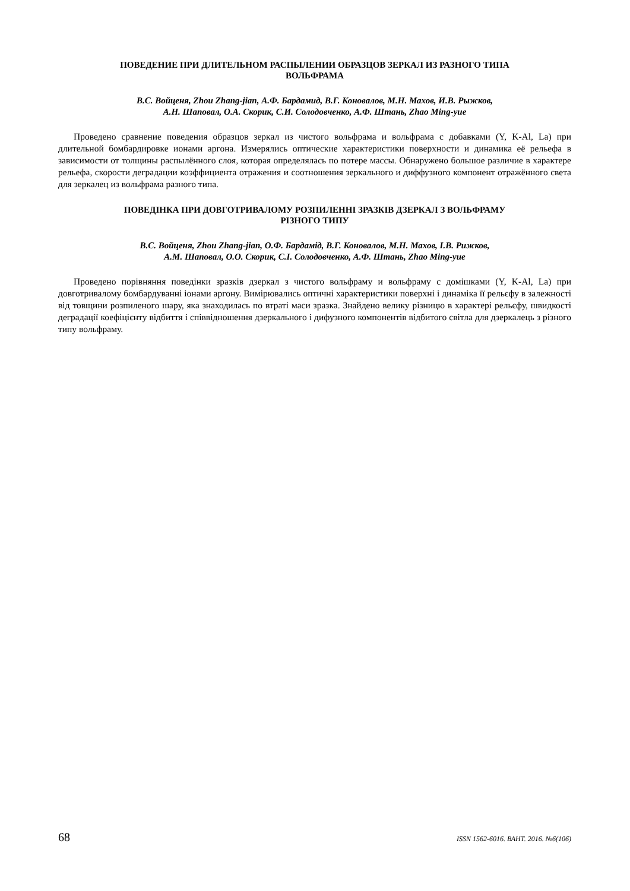ПОВЕДЕНИЕ ПРИ ДЛИТЕЛЬНОМ РАСПЫЛЕНИИ ОБРАЗЦОВ ЗЕРКАЛ ИЗ РАЗНОГО ТИПА
ВОЛЬФРАМА
В.С. Войценя, Zhou Zhang-jian, А.Ф. Бардамид, В.Г. Коновалов, М.Н. Махов, И.В. Рыжков,
А.Н. Шаповал, О.А. Скорик, С.И. Солодовченко, А.Ф. Штань, Zhao Ming-yue
Проведено сравнение поведения образцов зеркал из чистого вольфрама и вольфрама с добавками (Y, K-Al, La) при длительной бомбардировке ионами аргона. Измерялись оптические характеристики поверхности и динамика её рельефа в зависимости от толщины распылённого слоя, которая определялась по потере массы. Обнаружено большое различие в характере рельефа, скорости деградации коэффициента отражения и соотношения зеркального и диффузного компонент отражённого света для зеркалец из вольфрама разного типа.
ПОВЕДІНКА ПРИ ДОВГОТРИВАЛОМУ РОЗПИЛЕННІ ЗРАЗКІВ ДЗЕРКАЛ З ВОЛЬФРАМУ
РІЗНОГО ТИПУ
В.С. Войценя, Zhou Zhang-jian, О.Ф. Бардамід, В.Г. Коновалов, М.Н. Махов, І.В. Рижков,
А.М. Шаповал, О.О. Скорик, С.І. Солодовченко, А.Ф. Штань, Zhao Ming-yue
Проведено порівняння поведінки зразків дзеркал з чистого вольфраму и вольфраму с домішками (Y, K-Al, La) при довготривалому бомбардуванні іонами аргону. Вимірювались оптичні характеристики поверхні і динаміка її рельєфу в залежності від товщини розпиленого шару, яка знаходилась по втраті маси зразка. Знайдено велику різницю в характері рельєфу, швидкості деградації коефіцієнту відбиття і співвідношення дзеркального і дифузного компонентів відбитого світла для дзеркалець з різного типу вольфраму.
68 ISSN 1562-6016. ВАНТ. 2016. №6(106)